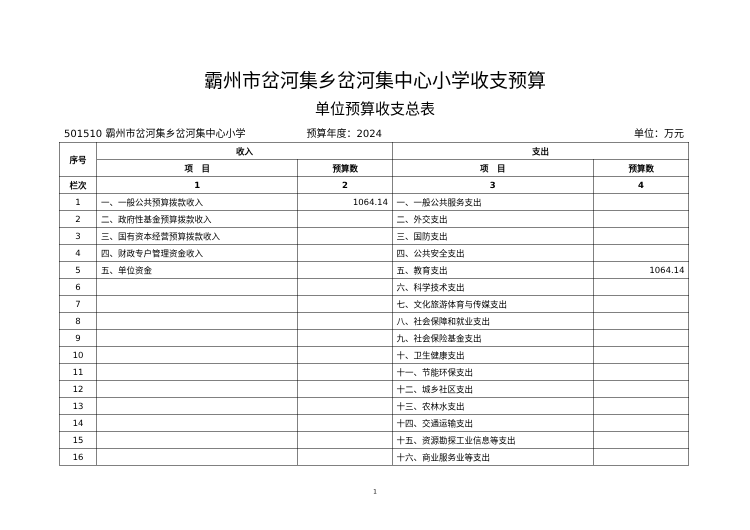霸州市岔河集乡岔河集中心小学收支预算
单位预算收支总表
501510 霸州市岔河集乡岔河集中心小学 预算年度：2024 单位：万元
| 序号 | 收入 | | 支出 | |
| --- | --- | --- | --- | --- |
| | 项 目 | 预算数 | 项 目 | 预算数 |
| 栏次 | 1 | 2 | 3 | 4 |
| 1 | 一、一般公共预算拨款收入 | 1064.14 | 一、一般公共服务支出 | |
| 2 | 二、政府性基金预算拨款收入 | | 二、外交支出 | |
| 3 | 三、国有资本经营预算拨款收入 | | 三、国防支出 | |
| 4 | 四、财政专户管理资金收入 | | 四、公共安全支出 | |
| 5 | 五、单位资金 | | 五、教育支出 | 1064.14 |
| 6 | | | 六、科学技术支出 | |
| 7 | | | 七、文化旅游体育与传媒支出 | |
| 8 | | | 八、社会保障和就业支出 | |
| 9 | | | 九、社会保险基金支出 | |
| 10 | | | 十、卫生健康支出 | |
| 11 | | | 十一、节能环保支出 | |
| 12 | | | 十二、城乡社区支出 | |
| 13 | | | 十三、农林水支出 | |
| 14 | | | 十四、交通运输支出 | |
| 15 | | | 十五、资源勘探工业信息等支出 | |
| 16 | | | 十六、商业服务业等支出 | |
1